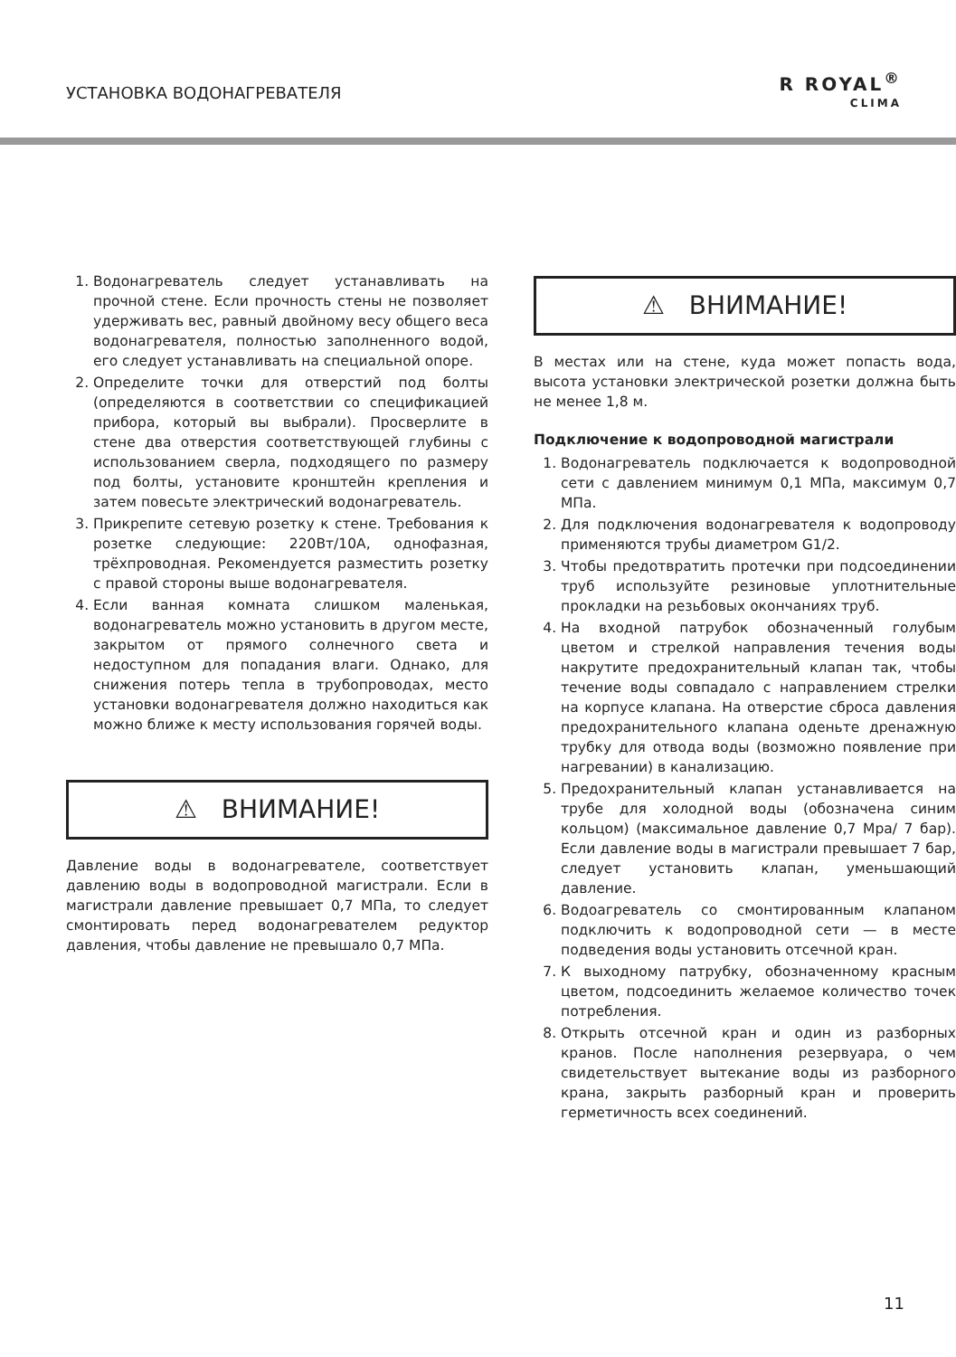УСТАНОВКА ВОДОНАГРЕВАТЕЛЯ
R ROYAL<sup>®</sup>
CLIMA
1. Водонагреватель следует устанавливать на прочной стене. Если прочность стены не позволяет удерживать вес, равный двойному весу общего веса водонагревателя, полностью заполненного водой, его следует устанавливать на специальной опоре.
2. Определите точки для отверстий под болты (определяются в соответствии со спецификацией прибора, который вы выбрали). Просверлите в стене два отверстия соответствующей глубины с использованием сверла, подходящего по размеру под болты, установите кронштейн крепления и затем повесьте электрический водонагреватель.
3. Прикрепите сетевую розетку к стене. Требования к розетке следующие: 220Вт/10А, однофазная, трёхпроводная. Рекомендуется разместить розетку с правой стороны выше водонагревателя.
4. Если ванная комната слишком маленькая, водонагреватель можно установить в другом месте, закрытом от прямого солнечного света и недоступном для попадания влаги. Однако, для снижения потерь тепла в трубопроводах, место установки водонагревателя должно находиться как можно ближе к месту использования горячей воды.
⚠ ВНИМАНИЕ!
Давление воды в водонагревателе, соответствует давлению воды в водопроводной магистрали. Если в магистрали давление превышает 0,7 МПа, то следует смонтировать перед водонагревателем редуктор давления, чтобы давление не превышало 0,7 МПа.
⚠ ВНИМАНИЕ!
В местах или на стене, куда может попасть вода, высота установки электрической розетки должна быть не менее 1,8 м.
Подключение к водопроводной магистрали
1. Водонагреватель подключается к водопроводной сети с давлением минимум 0,1 МПа, максимум 0,7 МПа.
2. Для подключения водонагревателя к водопроводу применяются трубы диаметром G1/2.
3. Чтобы предотвратить протечки при подсоединении труб используйте резиновые уплотнительные прокладки на резьбовых окончаниях труб.
4. На входной патрубок обозначенный голубым цветом и стрелкой направления течения воды накрутите предохранительный клапан так, чтобы течение воды совпадало с направлением стрелки на корпусе клапана. На отверстие сброса давления предохранительного клапана оденьте дренажную трубку для отвода воды (возможно появление при нагревании) в канализацию.
5. Предохранительный клапан устанавливается на трубе для холодной воды (обозначена синим кольцом) (максимальное давление 0,7 Мра/ 7 бар). Если давление воды в магистрали превышает 7 бар, следует установить клапан, уменьшающий давление.
6. Водоагреватель со смонтированным клапаном подключить к водопроводной сети — в месте подведения воды установить отсечной кран.
7. К выходному патрубку, обозначенному красным цветом, подсоединить желаемое количество точек потребления.
8. Открыть отсечной кран и один из разборных кранов. После наполнения резервуара, о чем свидетельствует вытекание воды из разборного крана, закрыть разборный кран и проверить герметичность всех соединений.
11